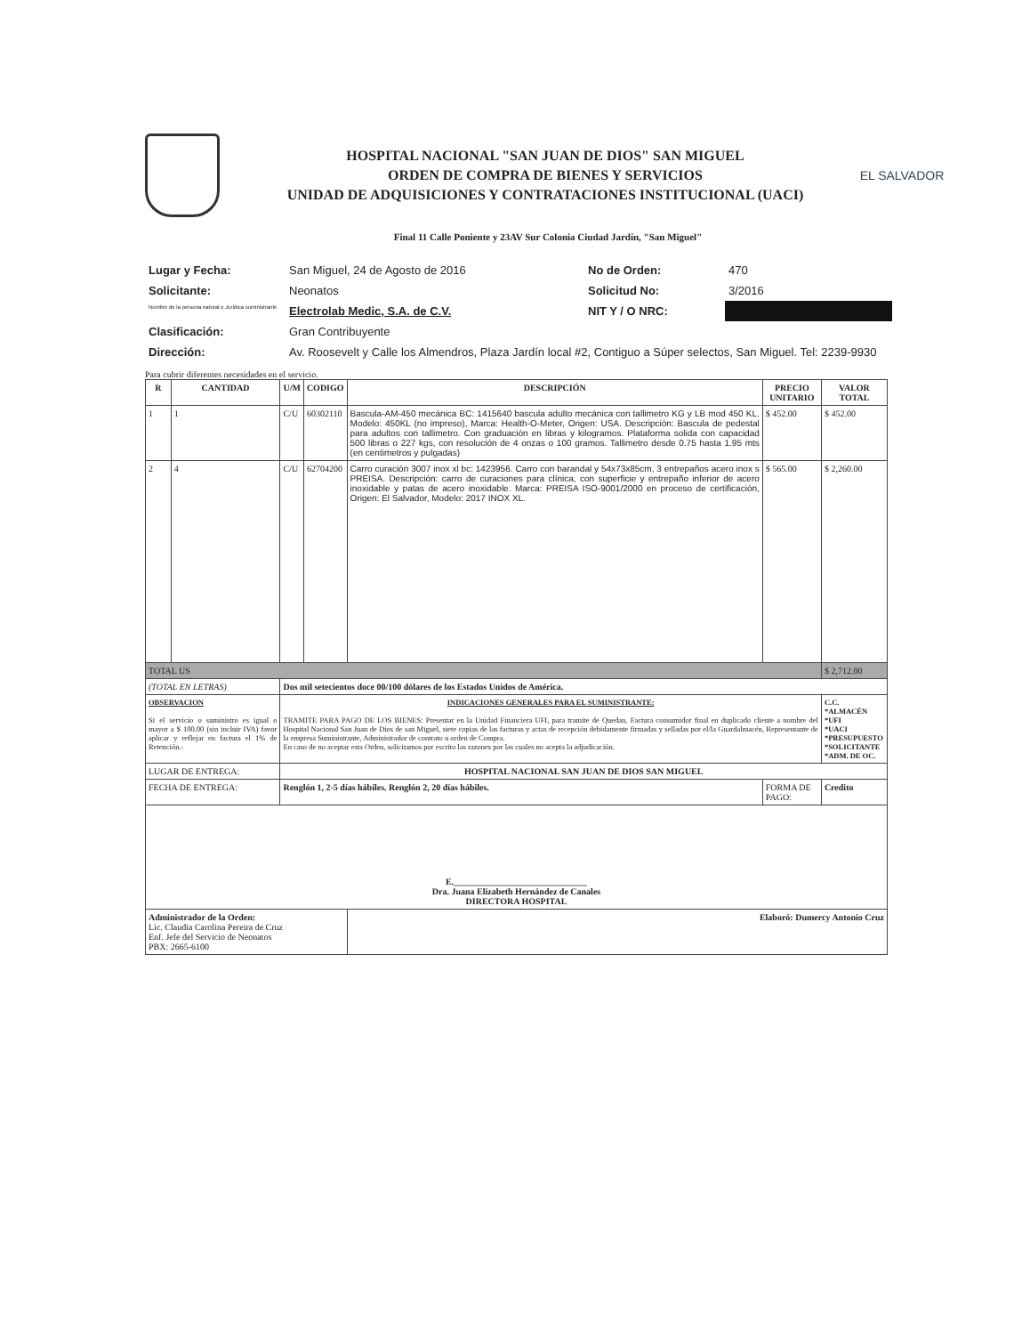HOSPITAL NACIONAL "SAN JUAN DE DIOS" SAN MIGUEL
ORDEN DE COMPRA DE BIENES Y SERVICIOS
UNIDAD DE ADQUISICIONES Y CONTRATACIONES INSTITUCIONAL (UACI)
EL SALVADOR
Final 11 Calle Poniente y 23AV Sur Colonia Ciudad Jardín, "San Miguel"
| Lugar y Fecha: | San Miguel, 24 de Agosto de 2016 | No de Orden: | 470 |
| Solicitante: | Neonatos | Solicitud No: | 3/2016 |
| Nombre de la persona natural o Jurídica suministrante | Electrolab Medic, S.A. de C.V. | NIT Y / O NRC: | |
| Clasificación: | Gran Contribuyente | | |
| Dirección: | Av. Roosevelt y Calle los Almendros, Plaza Jardín local #2, Contiguo a Súper selectos, San Miguel. Tel: 2239-9930 | | |
Para cubrir diferentes necesidades en el servicio.
| R | CANTIDAD | U/M | CODIGO | DESCRIPCIÓN | PRECIO UNITARIO | VALOR TOTAL |
| --- | --- | --- | --- | --- | --- | --- |
| 1 | 1 | C/U | 60302110 | Bascula-AM-450 mecánica BC: 1415640 bascula adulto mecánica con tallimetro KG y LB mod 450 KL. Modelo: 450KL (no impreso), Marca: Health-O-Meter, Origen: USA. Descripción: Bascula de pedestal para adultos con tallimetro. Con graduación en libras y kilogramos. Plataforma solida con capacidad 500 libras o 227 kgs, con resolución de 4 onzas o 100 gramos. Tallimetro desde 0.75 hasta 1.95 mts (en centimetros y pulgadas) | $ 452.00 | $ 452.00 |
| 2 | 4 | C/U | 62704200 | Carro curación 3007 inox xl bc: 1423956. Carro con barandal y 54x73x85cm, 3 entrepaños acero inox s PREISA. Descripción: carro de curaciones para clínica, con superficie y entrepaño inferior de acero inoxidable y patas de acero inoxidable. Marca: PREISA ISO-9001/2000 en proceso de certificación, Origen: El Salvador, Modelo: 2017 INOX XL. | $ 565.00 | $ 2,260.00 |
| TOTAL US | | | | | | $ 2,712.00 |
| (TOTAL EN LETRAS) | | Dos mil setecientos doce 00/100 dólares de los Estados Unidos de América. | | | | |
| OBSERVACION Si el servicio o suministro es igual o mayor a $ 100.00 (sin incluir IVA) favor aplicar y reflejar en factura el 1% de Retención.- | | INDICACIONES GENERALES PARA EL SUMINISTRANTE: TRAMITE PARA PAGO DE LOS BIENES: Presentar en la Unidad Financiera UFI, para tramite de Quedan, Factura consumidor final en duplicado cliente a nombre del Hospital Nacional San Juan de Dios de san Miguel, siete copias de las facturas y actas de recepción debidamente firmadas y selladas por el/la Guardalmacén, Representante de la empresa Suministrante, Administrador de contrato u orden de Compra. En caso de no aceptar esta Orden, solicitamos por escrito las razones por las cuales no acepta la adjudicación. | | | | C.C. *ALMACÉN *UFI *UACI *PRESUPUESTO *SOLICITANTE *ADM. DE OC. |
| LUGAR DE ENTREGA: | | HOSPITAL NACIONAL SAN JUAN DE DIOS SAN MIGUEL | | | | |
| FECHA DE ENTREGA: | | Renglón 1, 2-5 días hábiles. Renglón 2, 20 días hábiles. | | | FORMA DE PAGO: | Credito |
| E.______________________________ Dra. Juana Elizabeth Hernández de Canales DIRECTORA HOSPITAL | | | | | | |
| Administrador de la Orden: Lic. Claudia Carolina Pereira de Cruz Enf. Jefe del Servicio de Neonatos PBX: 2665-6100 | | | | Elaboró: Dumercy Antonio Cruz | | |